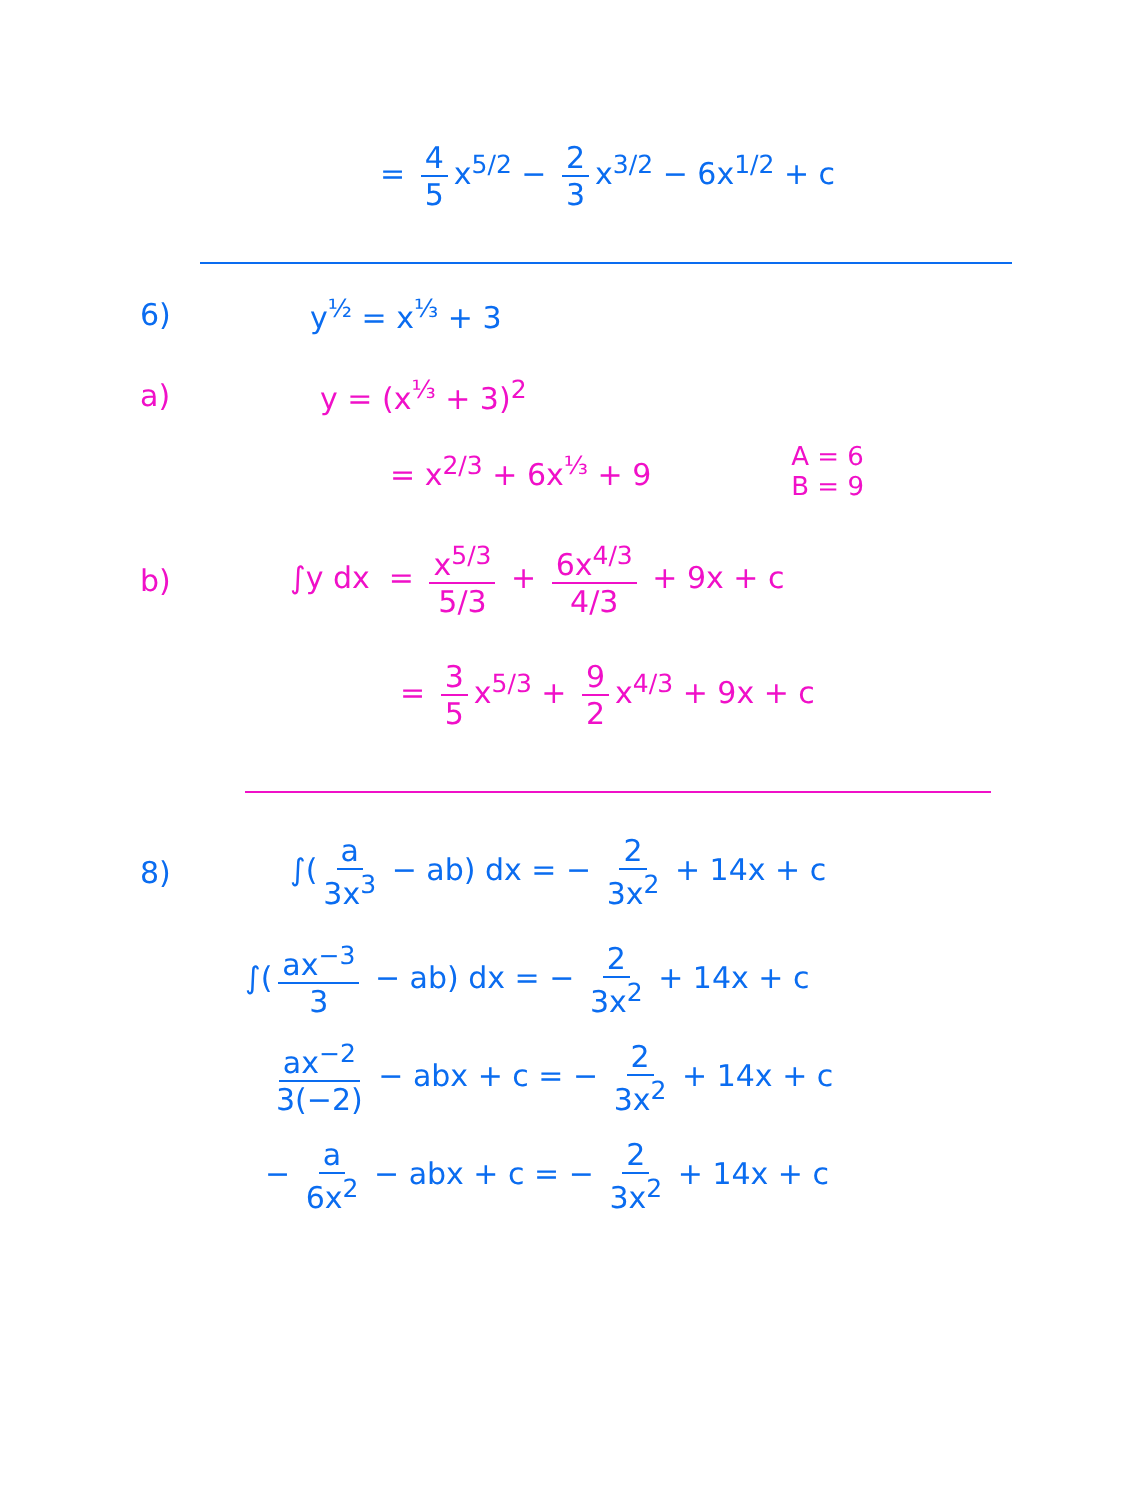= 4 5 x<sup>5/2</sup> − 2 3 x<sup>3/2</sup> − 6x<sup>1/2</sup> + c
6) y<sup>½</sup> = x<sup>⅓</sup> + 3
a) y = (x<sup>⅓</sup> + 3)<sup>2</sup>
= x<sup>2/3</sup> + 6x<sup>⅓</sup> + 9 A = 6
B = 9
b) ∫y dx = x<sup>5/3</sup> 5/3 + 6x<sup>4/3</sup> 4/3 + 9x + c
= 3 5 x<sup>5/3</sup> + 9 2 x<sup>4/3</sup> + 9x + c
8) ∫(a 3x<sup>3</sup> − ab) dx = − 2 3x<sup>2</sup> + 14x + c
∫(ax<sup>−3</sup> 3 − ab) dx = − 2 3x<sup>2</sup> + 14x + c
ax<sup>−2</sup> 3(−2) − abx + c = − 2 3x<sup>2</sup> + 14x + c
− a 6x<sup>2</sup> − abx + c = − 2 3x<sup>2</sup> + 14x + c